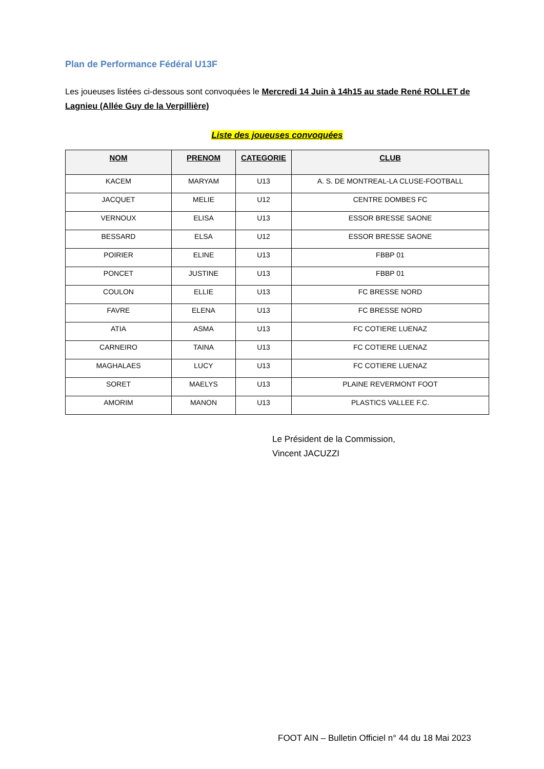Plan de Performance Fédéral U13F
Les joueuses listées ci-dessous sont convoquées le Mercredi 14 Juin à 14h15 au stade René ROLLET de Lagnieu (Allée Guy de la Verpillière)
Liste des joueuses convoquées
| NOM | PRENOM | CATEGORIE | CLUB |
| --- | --- | --- | --- |
| KACEM | MARYAM | U13 | A. S. DE MONTREAL-LA CLUSE-FOOTBALL |
| JACQUET | MELIE | U12 | CENTRE DOMBES FC |
| VERNOUX | ELISA | U13 | ESSOR BRESSE SAONE |
| BESSARD | ELSA | U12 | ESSOR BRESSE SAONE |
| POIRIER | ELINE | U13 | FBBP 01 |
| PONCET | JUSTINE | U13 | FBBP 01 |
| COULON | ELLIE | U13 | FC BRESSE NORD |
| FAVRE | ELENA | U13 | FC BRESSE NORD |
| ATIA | ASMA | U13 | FC COTIERE LUENAZ |
| CARNEIRO | TAINA | U13 | FC COTIERE LUENAZ |
| MAGHALAES | LUCY | U13 | FC COTIERE LUENAZ |
| SORET | MAELYS | U13 | PLAINE REVERMONT FOOT |
| AMORIM | MANON | U13 | PLASTICS VALLEE F.C. |
Le Président de la Commission,
Vincent JACUZZI
FOOT AIN – Bulletin Officiel n° 44 du 18 Mai 2023